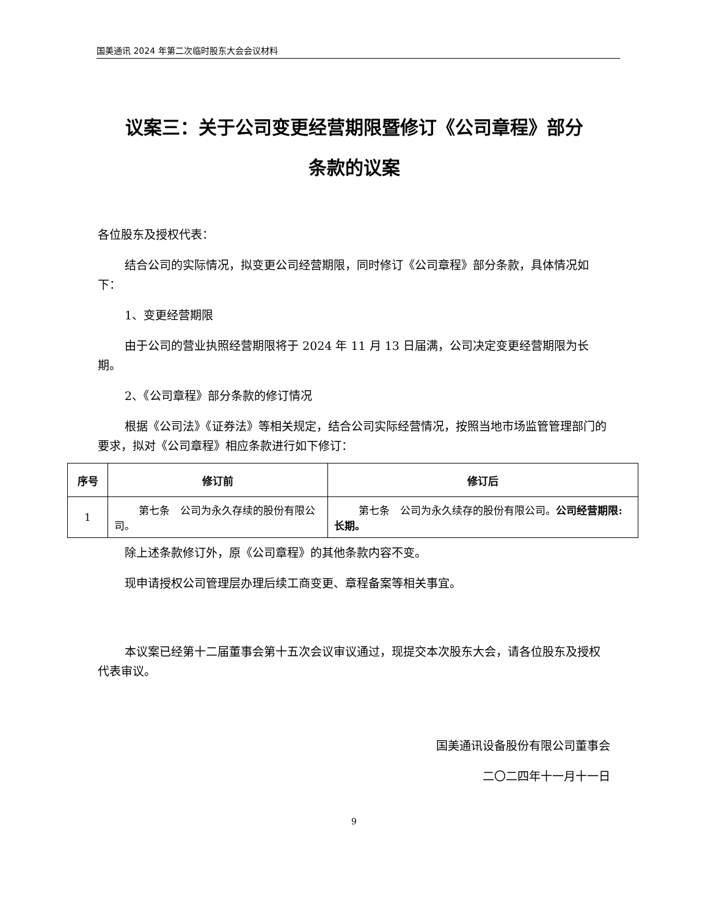国美通讯 2024 年第二次临时股东大会会议材料
议案三：关于公司变更经营期限暨修订《公司章程》部分
条款的议案
各位股东及授权代表：
结合公司的实际情况，拟变更公司经营期限，同时修订《公司章程》部分条款，具体情况如下：
1、变更经营期限
由于公司的营业执照经营期限将于 2024 年 11 月 13 日届满，公司决定变更经营期限为长期。
2、《公司章程》部分条款的修订情况
根据《公司法》《证券法》等相关规定，结合公司实际经营情况，按照当地市场监管管理部门的要求，拟对《公司章程》相应条款进行如下修订：
| 序号 | 修订前 | 修订后 |
| --- | --- | --- |
| 1 | 第七条 公司为永久存续的股份有限公司。 | 第七条 公司为永久续存的股份有限公司。 公司经营期限:长期。 |
除上述条款修订外，原《公司章程》的其他条款内容不变。
现申请授权公司管理层办理后续工商变更、章程备案等相关事宜。
本议案已经第十二届董事会第十五次会议审议通过，现提交本次股东大会，请各位股东及授权代表审议。
国美通讯设备股份有限公司董事会
二〇二四年十一月十一日
9